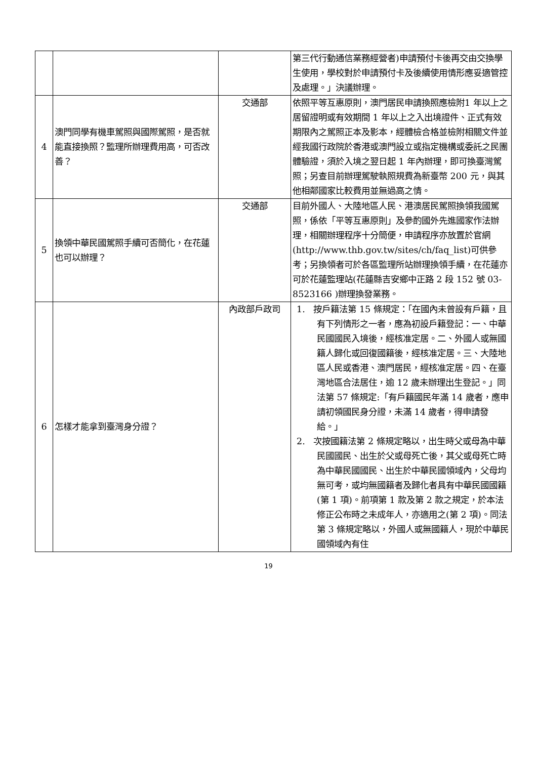| | | | 第三代行動通信業務經營者)申請預付卡後再交由交換學生使用，學校對於申請預付卡及後續使用情形應妥適管控及處理。」決議辦理。 |
| 4 | 澳門同學有機車駕照與國際駕照，是否就能直接換照？監理所辦理費用高，可否改善？ | 交通部 | 依照平等互惠原則，澳門居民申請換照應檢附1 年以上之居留證明或有效期間 1 年以上之入出境證件、正式有效期限內之駕照正本及影本，經體檢合格並檢附相關文件並經我國行政院於香港或澳門設立或指定機構或委託之民團體驗證，須於入境之翌日起 1 年內辦理，即可換臺灣駕照；另查目前辦理駕駛執照規費為新臺幣 200 元，與其他相鄰國家比較費用並無過高之情。 |
| 5 | 換領中華民國駕照手續可否簡化，在花蓮也可以辦理？ | 交通部 | 目前外國人、大陸地區人民、港澳居民駕照換領我國駕照，係依「平等互惠原則」及參酌國外先進國家作法辦理，相關辦理程序十分簡便，申請程序亦放置於官網 (http://www.thb.gov.tw/sites/ch/faq_list)可供參考；另換領者可於各區監理所站辦理換領手續，在花蓮亦可於花蓮監理站(花蓮縣吉安鄉中正路 2 段 152 號 03-8523166 )辦理換發業務。 |
| 6 | 怎樣才能拿到臺灣身分證？ | 內政部戶政司 | 1. 按戶籍法第 15 條規定：「在國內未曾設有戶籍，且有下列情形之一者，應為初設戶籍登記：一、中華民國國民入境後，經核准定居。二、外國人或無國籍人歸化或回復國籍後，經核准定居。三、大陸地區人民或香港、澳門居民，經核准定居。四、在臺灣地區合法居住，逾 12 歲未辦理出生登記。」同法第 57 條規定:「有戶籍國民年滿 14 歲者，應申請初領國民身分證，未滿 14 歲者，得申請發給。」 2. 次按國籍法第 2 條規定略以，出生時父或母為中華民國國民、出生於父或母死亡後，其父或母死亡時為中華民國國民、出生於中華民國領域內，父母均無可考，或均無國籍者及歸化者具有中華民國國籍(第 1 項)。前項第 1 款及第 2 款之規定，於本法修正公布時之未成年人，亦適用之(第 2 項)。同法第 3 條規定略以，外國人或無國籍人，現於中華民國領域內有住 |
19